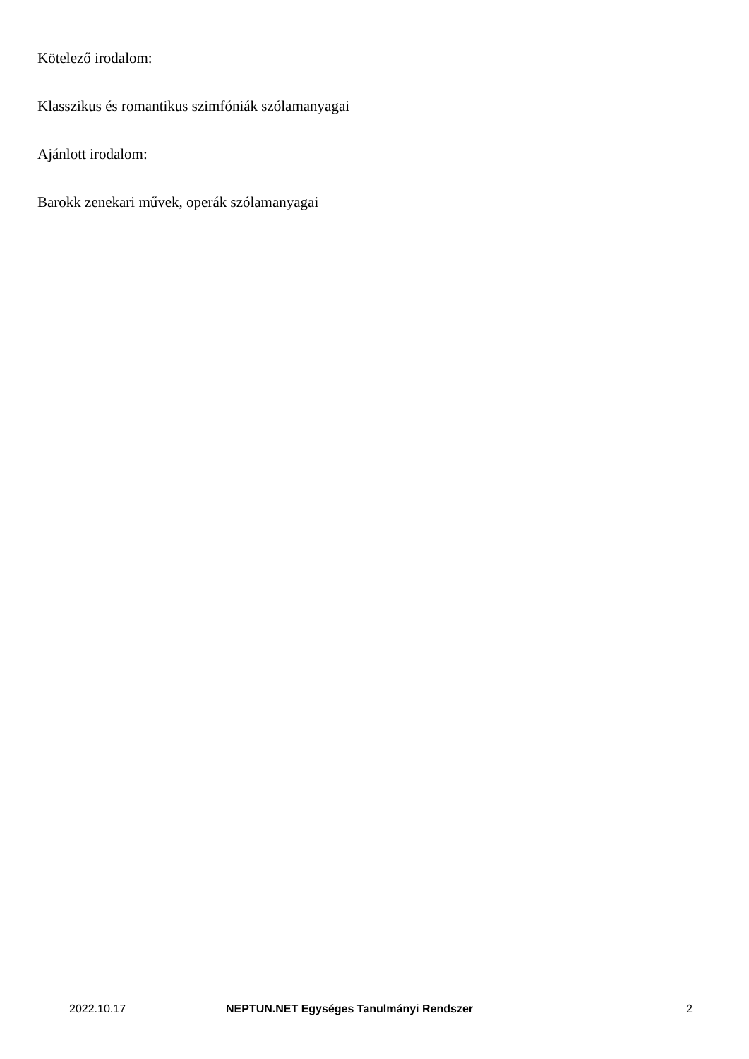Kötelező irodalom:
Klasszikus és romantikus szimfóniák szólamanyagai
Ajánlott irodalom:
Barokk zenekari művek, operák szólamanyagai
2022.10.17 NEPTUN.NET Egységes Tanulmányi Rendszer 2